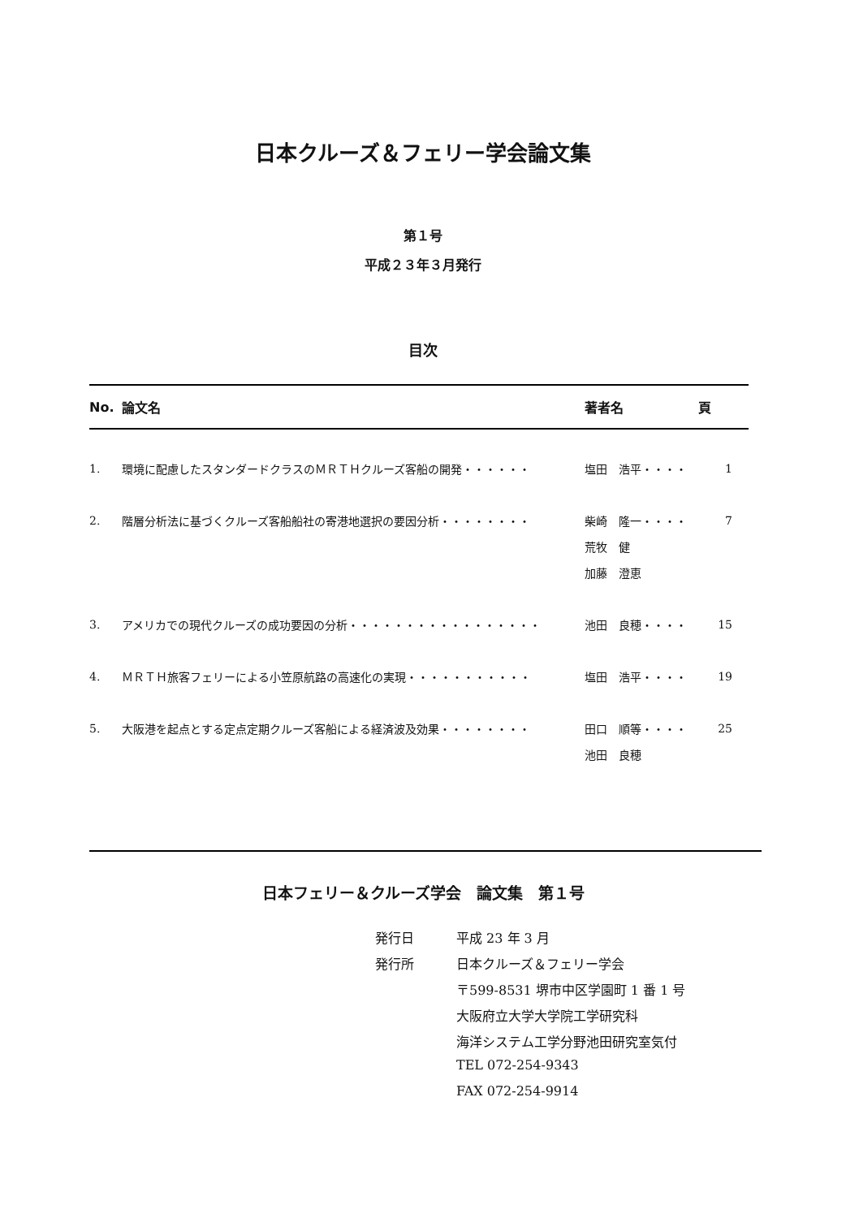日本クルーズ＆フェリー学会論文集
第１号
平成２３年３月発行
目次
| No. | 論文名 | 著者名 | 頁 |
| --- | --- | --- | --- |
| 1. | 環境に配慮したスタンダードクラスのＭＲＴＨクルーズ客船の開発・・・・・・ | 塩田 浩平・・・・ | 1 |
| 2. | 階層分析法に基づくクルーズ客船船社の寄港地選択の要因分析・・・・・・・・ | 柴崎 隆一・・・・ | 7 |
| | | 荒牧 健 | |
| | | 加藤 澄恵 | |
| 3. | アメリカでの現代クルーズの成功要因の分析・・・・・・・・・・・・・・・・・ | 池田 良穂・・・・ | 15 |
| 4. | ＭＲＴＨ旅客フェリーによる小笠原航路の高速化の実現・・・・・・・・・・・ | 塩田 浩平・・・・ | 19 |
| 5. | 大阪港を起点とする定点定期クルーズ客船による経済波及効果・・・・・・・・ | 田口 順等・・・・ | 25 |
| | | 池田 良穂 | |
日本フェリー＆クルーズ学会　論文集　第１号
| 発行日 | 平成 23 年 3 月 |
| 発行所 | 日本クルーズ＆フェリー学会 |
| | 〒599-8531 堺市中区学園町 1 番 1 号 |
| | 大阪府立大学大学院工学研究科 |
| | 海洋システム工学分野池田研究室気付 |
| | TEL 072-254-9343 |
| | FAX 072-254-9914 |